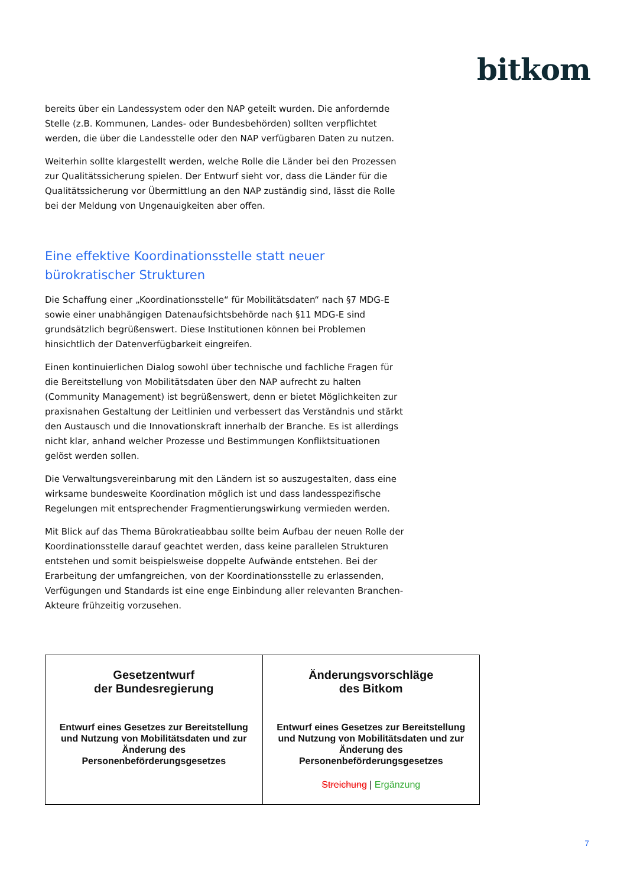bitkom
bereits über ein Landessystem oder den NAP geteilt wurden. Die anfordernde Stelle (z.B. Kommunen, Landes- oder Bundesbehörden) sollten verpflichtet werden, die über die Landesstelle oder den NAP verfügbaren Daten zu nutzen.
Weiterhin sollte klargestellt werden, welche Rolle die Länder bei den Prozessen zur Qualitätssicherung spielen. Der Entwurf sieht vor, dass die Länder für die Qualitätssicherung vor Übermittlung an den NAP zuständig sind, lässt die Rolle bei der Meldung von Ungenauigkeiten aber offen.
Eine effektive Koordinationsstelle statt neuer bürokratischer Strukturen
Die Schaffung einer „Koordinationsstelle“ für Mobilitätsdaten“ nach §7 MDG-E sowie einer unabhängigen Datenaufsichtsbehörde nach §11 MDG-E sind grundsätzlich begrüßenswert. Diese Institutionen können bei Problemen hinsichtlich der Datenverfügbarkeit eingreifen.
Einen kontinuierlichen Dialog sowohl über technische und fachliche Fragen für die Bereitstellung von Mobilitätsdaten über den NAP aufrecht zu halten (Community Management) ist begrüßenswert, denn er bietet Möglichkeiten zur praxisnahen Gestaltung der Leitlinien und verbessert das Verständnis und stärkt den Austausch und die Innovationskraft innerhalb der Branche. Es ist allerdings nicht klar, anhand welcher Prozesse und Bestimmungen Konfliktsituationen gelöst werden sollen.
Die Verwaltungsvereinbarung mit den Ländern ist so auszugestalten, dass eine wirksame bundesweite Koordination möglich ist und dass landesspezifische Regelungen mit entsprechender Fragmentierungswirkung vermieden werden.
Mit Blick auf das Thema Bürokratieabbau sollte beim Aufbau der neuen Rolle der Koordinationsstelle darauf geachtet werden, dass keine parallelen Strukturen entstehen und somit beispielsweise doppelte Aufwände entstehen. Bei der Erarbeitung der umfangreichen, von der Koordinationsstelle zu erlassenden, Verfügungen und Standards ist eine enge Einbindung aller relevanten Branchen-Akteure frühzeitig vorzusehen.
| Gesetzentwurf der Bundesregierung Entwurf eines Gesetzes zur Bereitstellung und Nutzung von Mobilitätsdaten und zur Änderung des Personenbeförderungsgesetzes | Änderungsvorschläge des Bitkom Entwurf eines Gesetzes zur Bereitstellung und Nutzung von Mobilitätsdaten und zur Änderung des Personenbeförderungsgesetzes Streichung / Ergänzung |
7